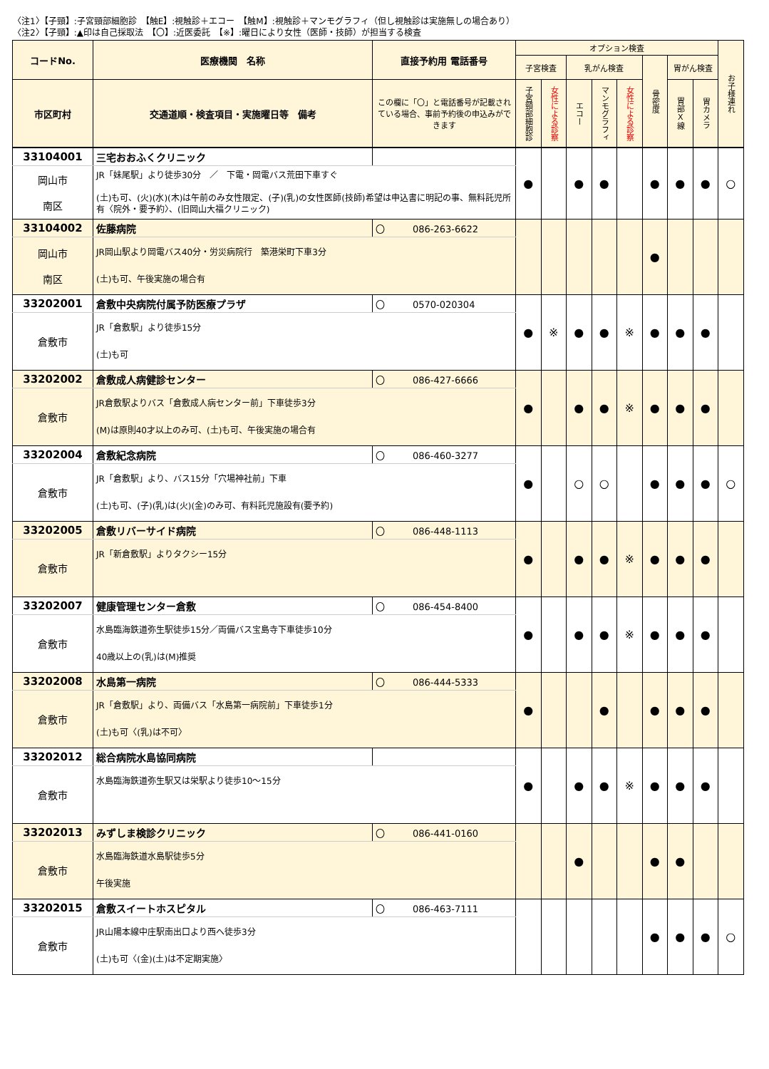〈注1〉【子頸】:子宮頸部細胞診　【触E】:視触診＋エコー　【触M】:視触診＋マンモグラフィ（但し視触診は実施無しの場合あり）
〈注2〉【子頸】:▲印は自己採取法　【〇】:近医委託　【※】:曜日により女性（医師・技師）が担当する検査
| コードNo. | 医療機関 名称 | 直接予約用 電話番号 | オプション検査 | | | | | | | | お子様連れ |
| --- | --- | --- | --- | --- | --- | --- | --- | --- | --- | --- | --- |
| | | | 子宮検査 | | 乳がん検査 | | | 骨密度 | 胃がん検査 | | |
| 市区町村 | 交通道順・検査項目・実施曜日等 備考 | この欄に「〇」と電話番号が記載されている場合、事前予約後の申込みができます | 子宮頸部細胞診 | 女性による診察 | エコー | マンモグラフィ | 女性による診察 | | 胃部X線 | 胃カメラ | |
| 33104001 | 三宅おおふくクリニック | | ● | | ● | ● | | ● | ● | ● | ○ |
| 岡山市 南区 | JR「妹尾駅」より徒歩30分 ／ 下電・岡電バス荒田下車すぐ (土)も可、(火)(水)(木)は午前のみ女性限定、(子)(乳)の女性医師(技師)希望は申込書に明記の事、無料託児所有〈院外・要予約〉、(旧岡山大福クリニック) | | | | | | | | | | |
| 33104002 | 佐藤病院 | 〇 086-263-6622 | | | | | | ● | | | |
| 岡山市 南区 | JR岡山駅より岡電バス40分・労災病院行 築港栄町下車3分 (土)も可、午後実施の場合有 | | | | | | | | | | |
| 33202001 | 倉敷中央病院付属予防医療プラザ | 〇 0570-020304 | ● | ※ | ● | ● | ※ | ● | ● | ● | |
| 倉敷市 | JR「倉敷駅」より徒歩15分 (土)も可 | | | | | | | | | | |
| 33202002 | 倉敷成人病健診センター | 〇 086-427-6666 | ● | | ● | ● | ※ | ● | ● | ● | |
| 倉敷市 | JR倉敷駅よりバス「倉敷成人病センター前」下車徒歩3分 (M)は原則40才以上のみ可、(土)も可、午後実施の場合有 | | | | | | | | | | |
| 33202004 | 倉敷紀念病院 | 〇 086-460-3277 | ● | | ○ | ○ | | ● | ● | ● | ○ |
| 倉敷市 | JR「倉敷駅」より、バス15分「穴場神社前」下車 (土)も可、(子)(乳)は(火)(金)のみ可、有料託児施設有(要予約) | | | | | | | | | | |
| 33202005 | 倉敷リバーサイド病院 | 〇 086-448-1113 | ● | | ● | ● | ※ | ● | ● | ● | |
| 倉敷市 | JR「新倉敷駅」よりタクシー15分 | | | | | | | | | | |
| 33202007 | 健康管理センター倉敷 | 〇 086-454-8400 | ● | | ● | ● | ※ | ● | ● | ● | |
| 倉敷市 | 水島臨海鉄道弥生駅徒歩15分／両備バス宝島寺下車徒歩10分 40歳以上の(乳)は(M)推奨 | | | | | | | | | | |
| 33202008 | 水島第一病院 | 〇 086-444-5333 | ● | | | ● | | ● | ● | ● | |
| 倉敷市 | JR「倉敷駅」より、両備バス「水島第一病院前」下車徒歩1分 (土)も可〈(乳)は不可〉 | | | | | | | | | | |
| 33202012 | 総合病院水島協同病院 | | ● | | ● | ● | ※ | ● | ● | ● | |
| 倉敷市 | 水島臨海鉄道弥生駅又は栄駅より徒歩10～15分 | | | | | | | | | | |
| 33202013 | みずしま検診クリニック | 〇 086-441-0160 | | | ● | | | ● | ● | | |
| 倉敷市 | 水島臨海鉄道水島駅徒歩5分 午後実施 | | | | | | | | | | |
| 33202015 | 倉敷スイートホスピタル | 〇 086-463-7111 | | | | | | ● | ● | ● | ○ |
| 倉敷市 | JR山陽本線中庄駅南出口より西へ徒歩3分 (土)も可〈(金)(土)は不定期実施〉 | | | | | | | | | | |